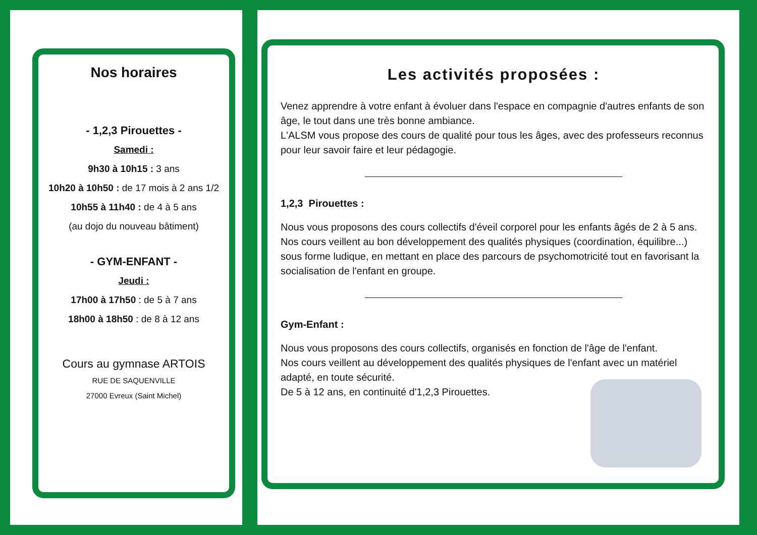Nos horaires
- 1,2,3 Pirouettes -
Samedi :
9h30 à 10h15 : 3 ans
10h20 à 10h50 : de 17 mois à 2 ans 1/2
10h55 à 11h40 : de 4 à 5 ans
(au dojo du nouveau bâtiment)
- GYM-ENFANT -
Jeudi :
17h00 à 17h50 : de 5 à 7 ans
18h00 à 18h50 : de 8 à 12 ans
Cours au gymnase ARTOIS
RUE DE SAQUENVILLE
27000 Evreux (Saint Michel)
Les activités proposées :
Venez apprendre à votre enfant à évoluer dans l'espace en compagnie d'autres enfants de son âge, le tout dans une très bonne ambiance.
L'ALSM vous propose des cours de qualité pour tous les âges, avec des professeurs reconnus pour leur savoir faire et leur pédagogie.
1,2,3 Pirouettes :
Nous vous proposons des cours collectifs d'éveil corporel pour les enfants âgés de 2 à 5 ans.
Nos cours veillent au bon développement des qualités physiques (coordination, équilibre...) sous forme ludique, en mettant en place des parcours de psychomotricité tout en favorisant la socialisation de l'enfant en groupe.
Gym-Enfant :
Nous vous proposons des cours collectifs, organisés en fonction de l'âge de l'enfant.
Nos cours veillent au développement des qualités physiques de l'enfant avec un matériel adapté, en toute sécurité.
De 5 à 12 ans, en continuité d'1,2,3 Pirouettes.